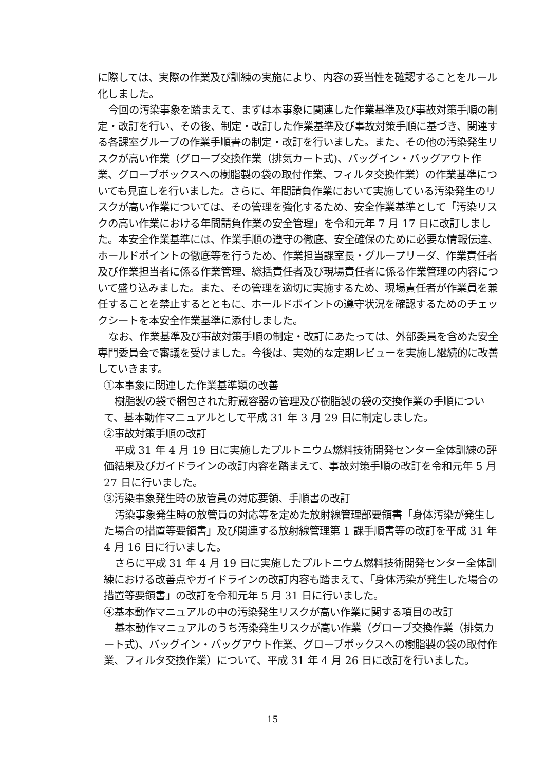に際しては、実際の作業及び訓練の実施により、内容の妥当性を確認することをルール化しました。
今回の汚染事象を踏まえて、まずは本事象に関連した作業基準及び事故対策手順の制定・改訂を行い、その後、制定・改訂した作業基準及び事故対策手順に基づき、関連する各課室グループの作業手順書の制定・改訂を行いました。また、その他の汚染発生リスクが高い作業（グローブ交換作業（排気カート式)、バッグイン・バッグアウト作業、グローブボックスへの樹脂製の袋の取付作業、フィルタ交換作業）の作業基準についても見直しを行いました。さらに、年間請負作業において実施している汚染発生のリスクが高い作業については、その管理を強化するため、安全作業基準として「汚染リスクの高い作業における年間請負作業の安全管理」を令和元年 7 月 17 日に改訂しました。本安全作業基準には、作業手順の遵守の徹底、安全確保のために必要な情報伝達、ホールドポイントの徹底等を行うため、作業担当課室長・グループリーダ、作業責任者及び作業担当者に係る作業管理、総括責任者及び現場責任者に係る作業管理の内容について盛り込みました。また、その管理を適切に実施するため、現場責任者が作業員を兼任することを禁止するとともに、ホールドポイントの遵守状況を確認するためのチェックシートを本安全作業基準に添付しました。
なお、作業基準及び事故対策手順の制定・改訂にあたっては、外部委員を含めた安全専門委員会で審議を受けました。今後は、実効的な定期レビューを実施し継続的に改善していきます。
①本事象に関連した作業基準類の改善
樹脂製の袋で梱包された貯蔵容器の管理及び樹脂製の袋の交換作業の手順について、基本動作マニュアルとして平成 31 年 3 月 29 日に制定しました。
②事故対策手順の改訂
平成 31 年 4 月 19 日に実施したプルトニウム燃料技術開発センター全体訓練の評価結果及びガイドラインの改訂内容を踏まえて、事故対策手順の改訂を令和元年 5 月 27 日に行いました。
③汚染事象発生時の放管員の対応要領、手順書の改訂
汚染事象発生時の放管員の対応等を定めた放射線管理部要領書「身体汚染が発生した場合の措置等要領書」及び関連する放射線管理第 1 課手順書等の改訂を平成 31 年 4 月 16 日に行いました。
さらに平成 31 年 4 月 19 日に実施したプルトニウム燃料技術開発センター全体訓練における改善点やガイドラインの改訂内容も踏まえて、「身体汚染が発生した場合の措置等要領書」の改訂を令和元年 5 月 31 日に行いました。
④基本動作マニュアルの中の汚染発生リスクが高い作業に関する項目の改訂
基本動作マニュアルのうち汚染発生リスクが高い作業（グローブ交換作業（排気カート式)、バッグイン・バッグアウト作業、グローブボックスへの樹脂製の袋の取付作業、フィルタ交換作業）について、平成 31 年 4 月 26 日に改訂を行いました。
15